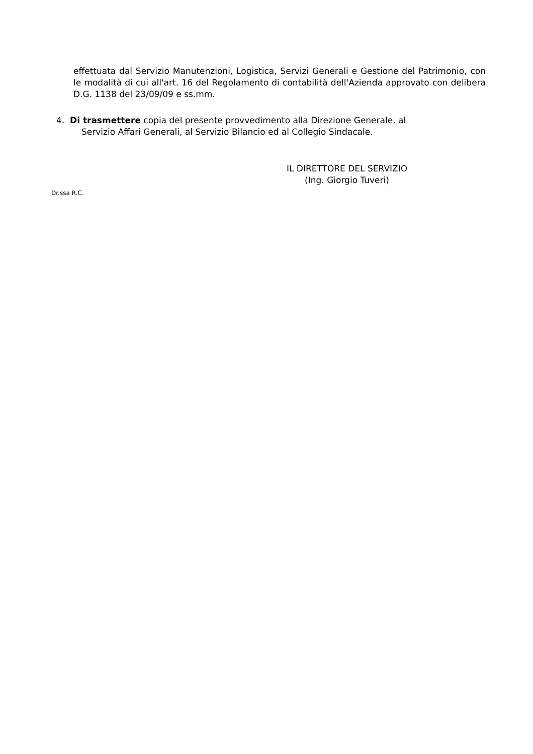effettuata dal Servizio Manutenzioni, Logistica, Servizi Generali e Gestione del Patrimonio, con le modalità di cui all'art. 16 del Regolamento di contabilità dell'Azienda approvato con delibera D.G. 1138 del 23/09/09 e ss.mm.
4. Di trasmettere copia del presente provvedimento alla Direzione Generale, al
Servizio Affari Generali, al Servizio Bilancio ed al Collegio Sindacale.
IL DIRETTORE DEL SERVIZIO
(Ing. Giorgio Tuveri)
Dr.ssa R.C.